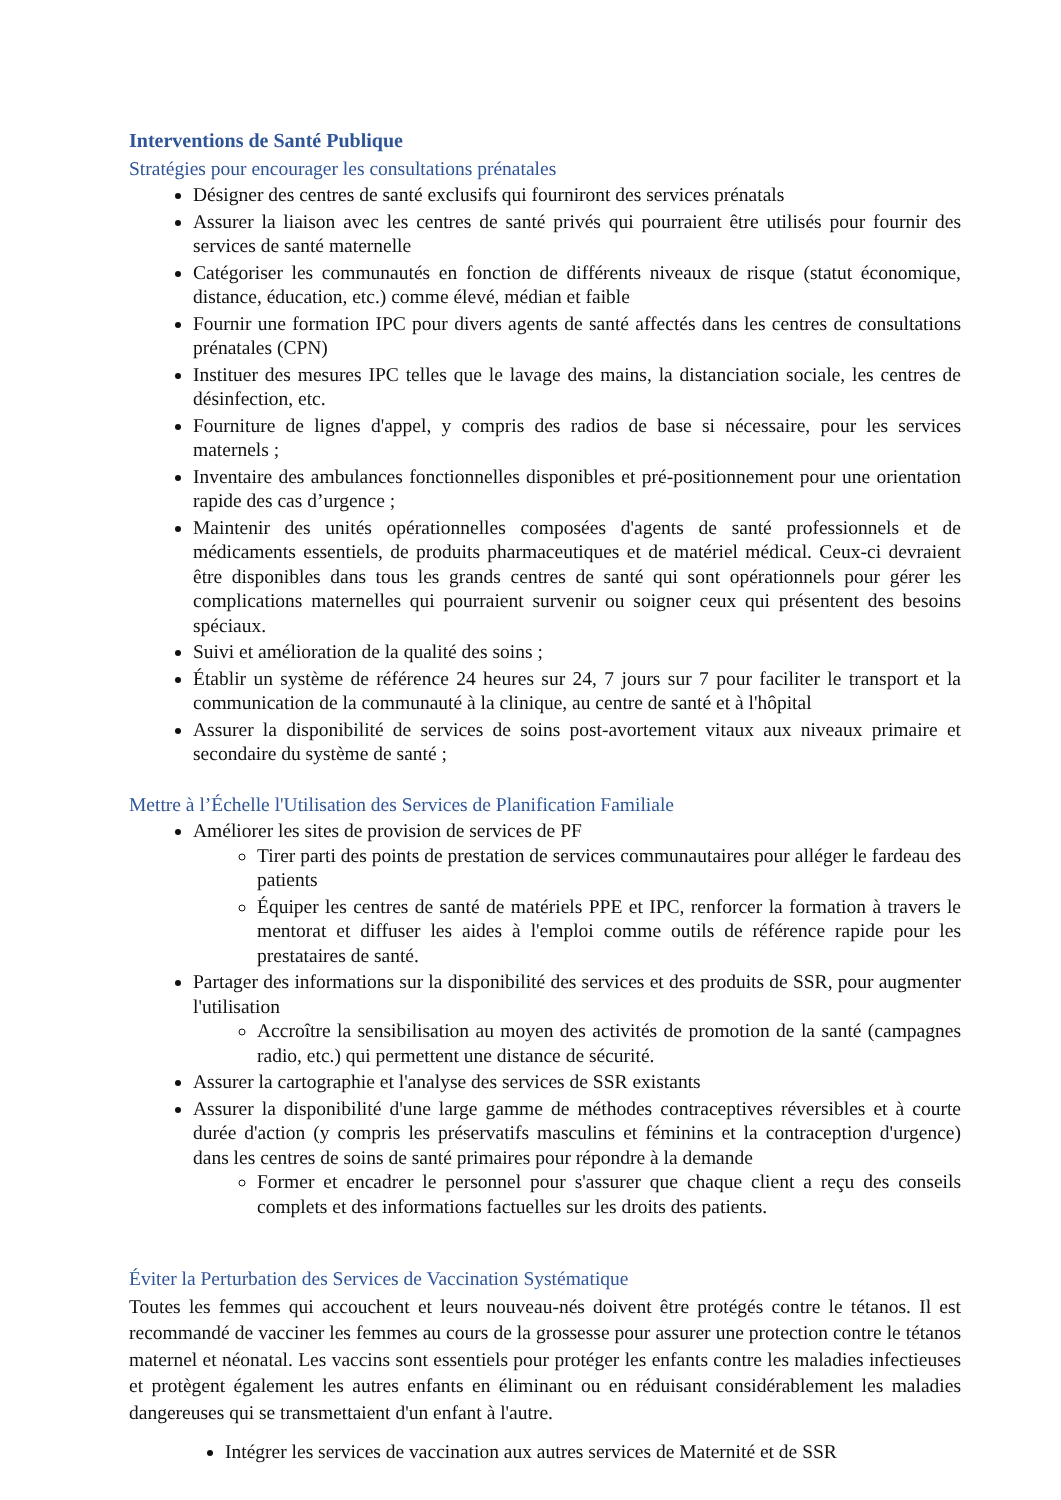Interventions de Santé Publique
Stratégies pour encourager les consultations prénatales
Désigner des centres de santé exclusifs qui fourniront des services prénatals
Assurer la liaison avec les centres de santé privés qui pourraient être utilisés pour fournir des services de santé maternelle
Catégoriser les communautés en fonction de différents niveaux de risque (statut économique, distance, éducation, etc.) comme élevé, médian et faible
Fournir une formation IPC pour divers agents de santé affectés dans les centres de consultations prénatales (CPN)
Instituer des mesures IPC telles que le lavage des mains, la distanciation sociale, les centres de désinfection, etc.
Fourniture de lignes d'appel, y compris des radios de base si nécessaire, pour les services maternels ;
Inventaire des ambulances fonctionnelles disponibles et pré-positionnement pour une orientation rapide des cas d’urgence ;
Maintenir des unités opérationnelles composées d'agents de santé professionnels et de médicaments essentiels, de produits pharmaceutiques et de matériel médical. Ceux-ci devraient être disponibles dans tous les grands centres de santé qui sont opérationnels pour gérer les complications maternelles qui pourraient survenir ou soigner ceux qui présentent des besoins spéciaux.
Suivi et amélioration de la qualité des soins ;
Établir un système de référence 24 heures sur 24, 7 jours sur 7 pour faciliter le transport et la communication de la communauté à la clinique, au centre de santé et à l'hôpital
Assurer la disponibilité de services de soins post-avortement vitaux aux niveaux primaire et secondaire du système de santé ;
Mettre à l’Échelle l'Utilisation des Services de Planification Familiale
Améliorer les sites de provision de services de PF
Tirer parti des points de prestation de services communautaires pour alléger le fardeau des patients
Équiper les centres de santé de matériels PPE et IPC, renforcer la formation à travers le mentorat et diffuser les aides à l'emploi comme outils de référence rapide pour les prestataires de santé.
Partager des informations sur la disponibilité des services et des produits de SSR, pour augmenter l'utilisation
Accroître la sensibilisation au moyen des activités de promotion de la santé (campagnes radio, etc.) qui permettent une distance de sécurité.
Assurer la cartographie et l'analyse des services de SSR existants
Assurer la disponibilité d'une large gamme de méthodes contraceptives réversibles et à courte durée d'action (y compris les préservatifs masculins et féminins et la contraception d'urgence) dans les centres de soins de santé primaires pour répondre à la demande
Former et encadrer le personnel pour s'assurer que chaque client a reçu des conseils complets et des informations factuelles sur les droits des patients.
Éviter la Perturbation des Services de Vaccination Systématique
Toutes les femmes qui accouchent et leurs nouveau-nés doivent être protégés contre le tétanos. Il est recommandé de vacciner les femmes au cours de la grossesse pour assurer une protection contre le tétanos maternel et néonatal. Les vaccins sont essentiels pour protéger les enfants contre les maladies infectieuses et protègent également les autres enfants en éliminant ou en réduisant considérablement les maladies dangereuses qui se transmettaient d'un enfant à l'autre.
Intégrer les services de vaccination aux autres services de Maternité et de SSR